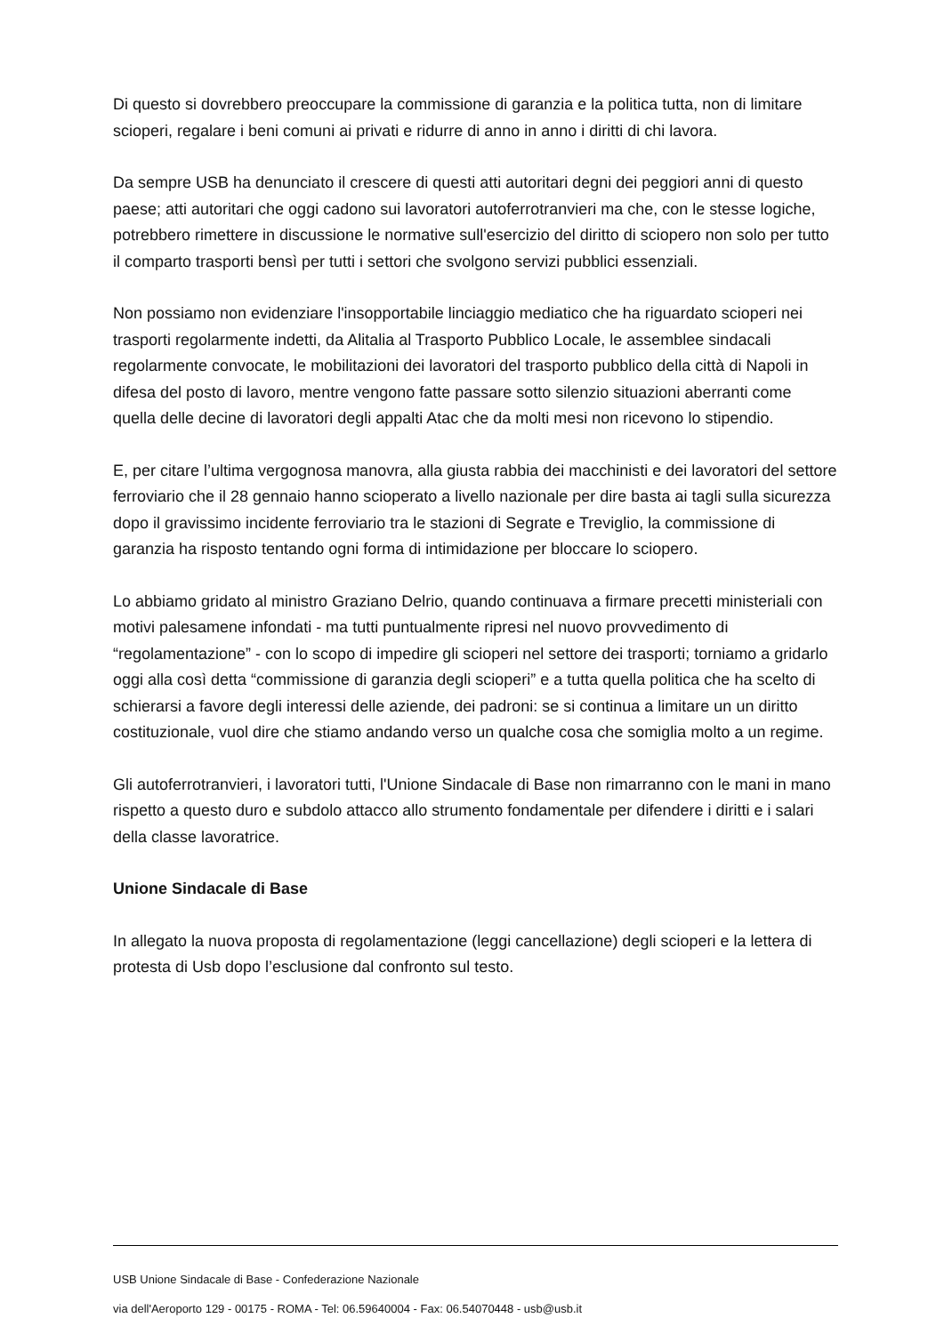Di questo si dovrebbero preoccupare la commissione di garanzia e la politica tutta, non di limitare scioperi, regalare i beni comuni ai privati e ridurre di anno in anno i diritti di chi lavora.
Da sempre USB ha denunciato il crescere di questi atti autoritari degni dei peggiori anni di questo paese; atti autoritari che oggi cadono sui lavoratori autoferrotranvieri ma che, con le stesse logiche, potrebbero rimettere in discussione le normative sull'esercizio del diritto di sciopero non solo per tutto il comparto trasporti bensì per tutti i settori che svolgono servizi pubblici essenziali.
Non possiamo non evidenziare l'insopportabile linciaggio mediatico che ha riguardato scioperi nei trasporti regolarmente indetti, da Alitalia al Trasporto Pubblico Locale, le assemblee sindacali regolarmente convocate, le mobilitazioni dei lavoratori del trasporto pubblico della città di Napoli in difesa del posto di lavoro, mentre vengono fatte passare sotto silenzio situazioni aberranti come quella delle decine di lavoratori degli appalti Atac che da molti mesi non ricevono lo stipendio.
E, per citare l’ultima vergognosa manovra, alla giusta rabbia dei macchinisti e dei lavoratori del settore ferroviario che il 28 gennaio hanno scioperato a livello nazionale per dire basta ai tagli sulla sicurezza dopo il gravissimo incidente ferroviario tra le stazioni di Segrate e Treviglio, la commissione di garanzia ha risposto tentando ogni forma di intimidazione per bloccare lo sciopero.
Lo abbiamo gridato al ministro Graziano Delrio, quando continuava a firmare precetti ministeriali con motivi palesamene infondati - ma tutti puntualmente ripresi nel nuovo provvedimento di “regolamentazione” - con lo scopo di impedire gli scioperi nel settore dei trasporti; torniamo a gridarlo oggi alla così detta “commissione di garanzia degli scioperi” e a tutta quella politica che ha scelto di schierarsi a favore degli interessi delle aziende, dei padroni: se si continua a limitare un un diritto costituzionale, vuol dire che stiamo andando verso un qualche cosa che somiglia molto a un regime.
Gli autoferrotranvieri, i lavoratori tutti, l'Unione Sindacale di Base non rimarranno con le mani in mano rispetto a questo duro e subdolo attacco allo strumento fondamentale per difendere i diritti e i salari della classe lavoratrice.
Unione Sindacale di Base
In allegato la nuova proposta di regolamentazione (leggi cancellazione) degli scioperi e la lettera di protesta di Usb dopo l’esclusione dal confronto sul testo.
USB Unione Sindacale di Base - Confederazione Nazionale
via dell'Aeroporto 129 - 00175 - ROMA - Tel: 06.59640004 - Fax: 06.54070448 - usb@usb.it